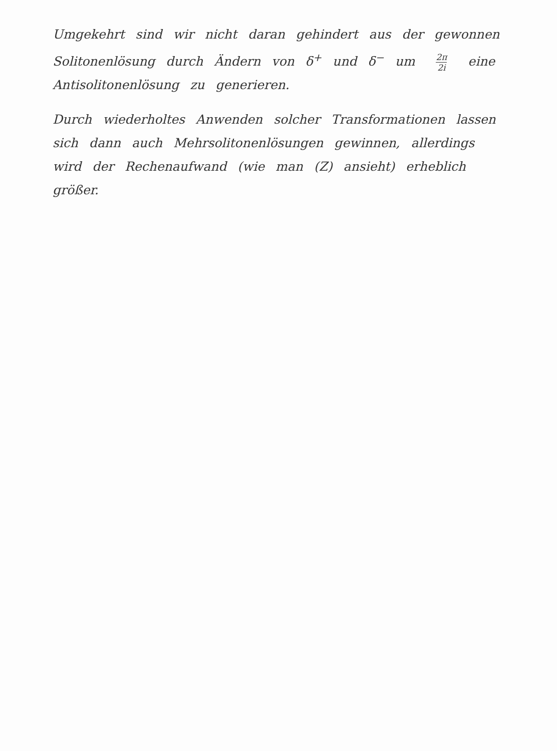Umgekehrt sind wir nicht daran gehindert aus der gewonnen Solitonenlösung durch Ändern von δ<sup>+</sup> und δ<sup>−</sup> um 2π 2i eine Antisolitonenlösung zu generieren.
Durch wiederholtes Anwenden solcher Transformationen lassen sich dann auch Mehrsolitonenlösungen gewinnen, allerdings wird der Rechenaufwand (wie man (Z) ansieht) erheblich größer.